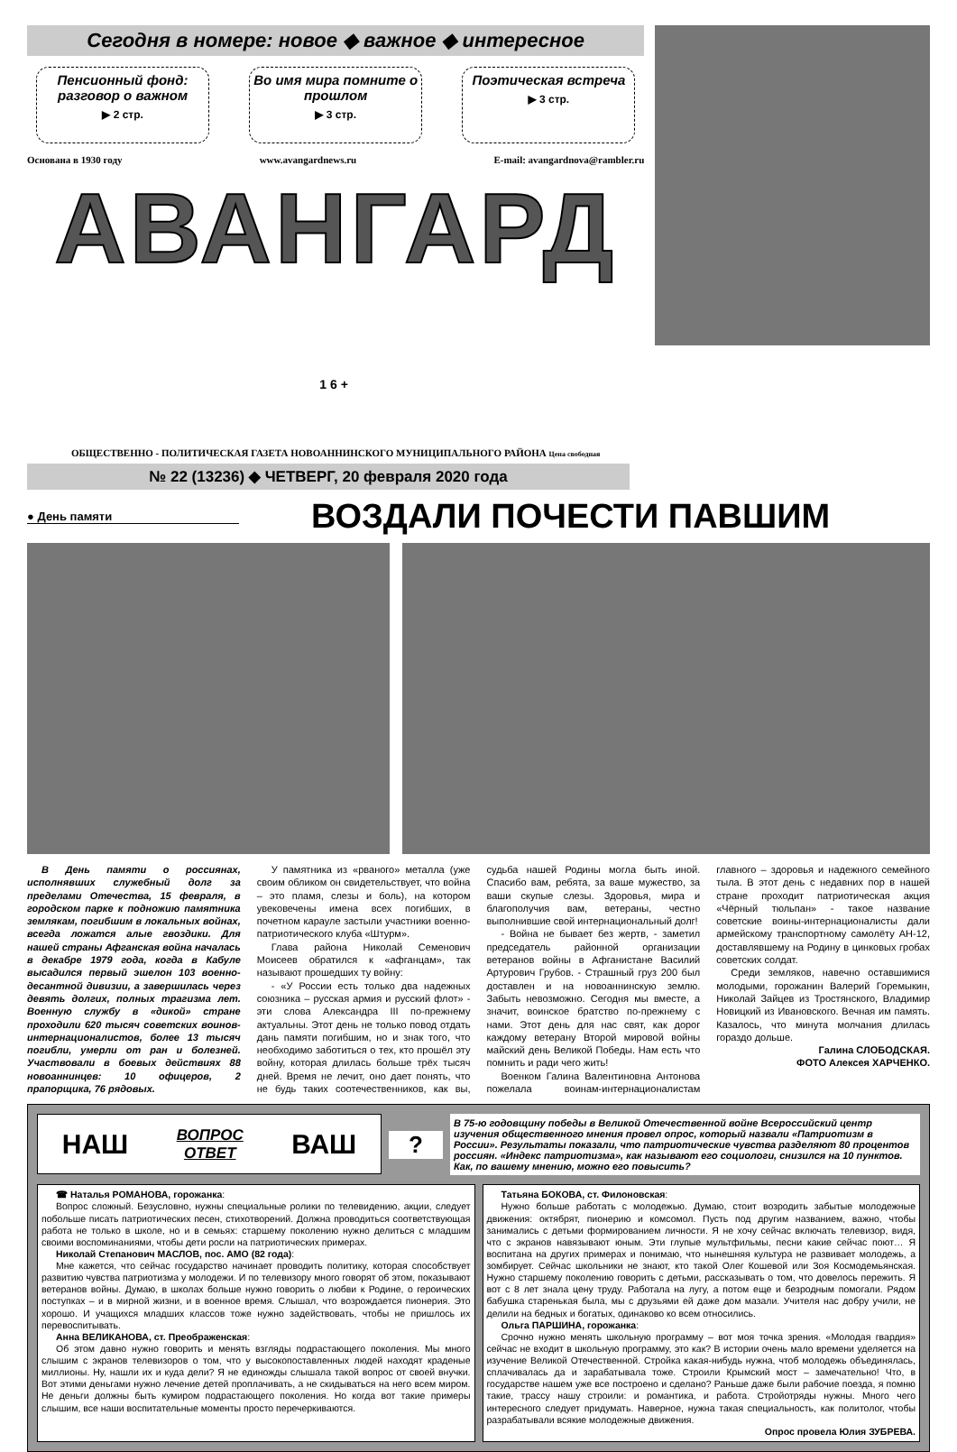Сегодня в номере: новое ◆ важное ◆ интересное
Пенсионный фонд: разговор о важном
▶ 2 стр.
Во имя мира помните о прошлом
▶ 3 стр.
Поэтическая встреча
▶ 3 стр.
Основана в 1930 году www.avangardnews.ru E-mail: avangardnova@rambler.ru
АВАНГАРД 16+
ОБЩЕСТВЕННО - ПОЛИТИЧЕСКАЯ ГАЗЕТА НОВОАННИНСКОГО МУНИЦИПАЛЬНОГО РАЙОНА Цена свободная
№ 22 (13236) ◆ ЧЕТВЕРГ, 20 февраля 2020 года
● День памяти
ВОЗДАЛИ ПОЧЕСТИ ПАВШИМ
В День памяти о россиянах, исполнявших служебный долг за пределами Отечества, 15 февраля, в городском парке к подножию памятника землякам, погибшим в локальных войнах, всегда ложатся алые гвоздики. Для нашей страны Афганская война началась в декабре 1979 года, когда в Кабуле высадился первый эшелон 103 военно-десантной дивизии, а завершилась через девять долгих, полных трагизма лет. Военную службу в «дикой» стране проходили 620 тысяч советских воинов-интернационалистов, более 13 тысяч погибли, умерли от ран и болезней. Участвовали в боевых действиях 88 новоаннинцев: 10 офицеров, 2 прапорщика, 76 рядовых.
У памятника из «рваного» металла (уже своим обликом он свидетельствует, что война – это пламя, слезы и боль), на котором увековечены имена всех погибших, в почетном карауле застыли участники военно-патриотического клуба «Штурм».
Глава района Николай Семенович Моисеев обратился к «афганцам», так называют прошедших ту войну:
- «У России есть только два надежных союзника – русская армия и русский флот» - эти слова Александра III по-прежнему актуальны. Этот день не только повод отдать дань памяти погибшим, но и знак того, что необходимо заботиться о тех, кто прошёл эту войну, которая длилась больше трёх тысяч дней. Время не лечит, оно дает понять, что не будь таких соотечественников, как вы, судьба нашей Родины могла быть иной. Спасибо вам, ребята, за ваше мужество, за ваши скупые слезы. Здоровья, мира и благополучия вам, ветераны, честно выполнившие свой интернациональный долг!
- Война не бывает без жертв, - заметил председатель районной организации ветеранов войны в Афганистане Василий Артурович Грубов. - Страшный груз 200 был доставлен и на новоаннинскую землю. Забыть невозможно. Сегодня мы вместе, а значит, воинское братство по-прежнему с нами. Этот день для нас свят, как дорог каждому ветерану Второй мировой войны майский день Великой Победы. Нам есть что помнить и ради чего жить!
Военком Галина Валентиновна Антонова пожелала воинам-интернационалистам главного – здоровья и надежного семейного тыла. В этот день с недавних пор в нашей стране проходит патриотическая акция «Чёрный тюльпан» - такое название советские воины-интернационалисты дали армейскому транспортному самолёту АН-12, доставлявшему на Родину в цинковых гробах советских солдат.
Среди земляков, навечно оставшимися молодыми, горожанин Валерий Горемыкин, Николай Зайцев из Тростянского, Владимир Новицкий из Ивановского. Вечная им память. Казалось, что минута молчания длилась гораздо дольше.
Галина СЛОБОДСКАЯ.
ФОТО Алексея ХАРЧЕНКО.
НАШ ВОПРОС
ОТВЕТ ВАШ
?
В 75-ю годовщину победы в Великой Отечественной войне Всероссийский центр изучения общественного мнения провел опрос, который назвали «Патриотизм в России». Результаты показали, что патриотические чувства разделяют 80 процентов россиян. «Индекс патриотизма», как называют его социологи, снизился на 10 пунктов. Как, по вашему мнению, можно его повысить?
☎ Наталья РОМАНОВА, горожанка:
Вопрос сложный. Безусловно, нужны специальные ролики по телевидению, акции, следует побольше писать патриотических песен, стихотворений. Должна проводиться соответствующая работа не только в школе, но и в семьях: старшему поколению нужно делиться с младшим своими воспоминаниями, чтобы дети росли на патриотических примерах.
Николай Степанович МАСЛОВ, пос. АМО (82 года):
Мне кажется, что сейчас государство начинает проводить политику, которая способствует развитию чувства патриотизма у молодежи. И по телевизору много говорят об этом, показывают ветеранов войны. Думаю, в школах больше нужно говорить о любви к Родине, о героических поступках – и в мирной жизни, и в военное время. Слышал, что возрождается пионерия. Это хорошо. И учащихся младших классов тоже нужно задействовать, чтобы не пришлось их перевоспитывать.
Анна ВЕЛИКАНОВА, ст. Преображенская:
Об этом давно нужно говорить и менять взгляды подрастающего поколения. Мы много слышим с экранов телевизоров о том, что у высокопоставленных людей находят краденые миллионы. Ну, нашли их и куда дели? Я не единожды слышала такой вопрос от своей внучки. Вот этими деньгами нужно лечение детей проплачивать, а не скидываться на него всем миром. Не деньги должны быть кумиром подрастающего поколения. Но когда вот такие примеры слышим, все наши воспитательные моменты просто перечеркиваются.
Татьяна БОКОВА, ст. Филоновская:
Нужно больше работать с молодежью. Думаю, стоит возродить забытые молодежные движения: октябрят, пионерию и комсомол. Пусть под другим названием, важно, чтобы занимались с детьми формированием личности. Я не хочу сейчас включать телевизор, видя, что с экранов навязывают юным. Эти глупые мультфильмы, песни какие сейчас поют… Я воспитана на других примерах и понимаю, что нынешняя культура не развивает молодежь, а зомбирует. Сейчас школьники не знают, кто такой Олег Кошевой или Зоя Космодемьянская. Нужно старшему поколению говорить с детьми, рассказывать о том, что довелось пережить. Я вот с 8 лет знала цену труду. Работала на лугу, а потом еще и безродным помогали. Рядом бабушка старенькая была, мы с друзьями ей даже дом мазали. Учителя нас добру учили, не делили на бедных и богатых, одинаково ко всем относились.
Ольга ПАРШИНА, горожанка:
Срочно нужно менять школьную программу – вот моя точка зрения. «Молодая гвардия» сейчас не входит в школьную программу, это как? В истории очень мало времени уделяется на изучение Великой Отечественной. Стройка какая-нибудь нужна, чтоб молодежь объединялась, сплачивалась да и зарабатывала тоже. Строили Крымский мост – замечательно! Что, в государстве нашем уже все построено и сделано? Раньше даже были рабочие поезда, я помню такие, трассу нашу строили: и романтика, и работа. Стройотряды нужны. Много чего интересного следует придумать. Наверное, нужна такая специальность, как политолог, чтобы разрабатывали всякие молодежные движения.
Опрос провела Юлия ЗУБРЕВА.